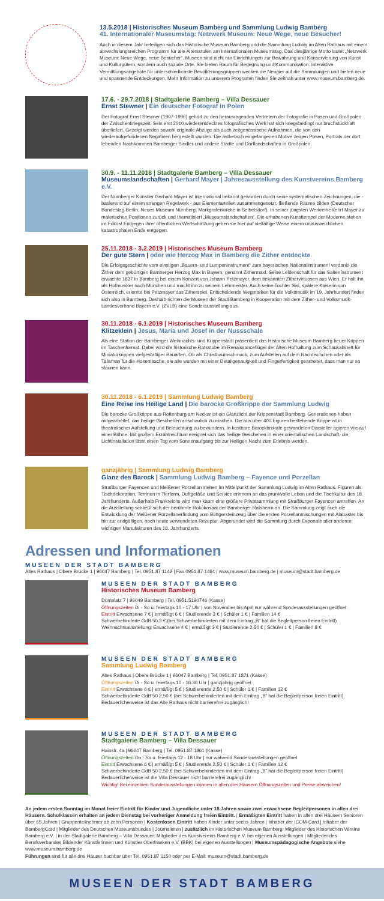13.5.2018 | Historisches Museum Bamberg und Sammlung Ludwig Bamberg
41. Internationaler Museumstag: Netzwerk Museum: Neue Wege, neue Besucher!
Auch in diesem Jahr beteiligen sich das Historische Museum Bamberg und die Sammlung Ludwig im Alten Rathaus mit einem abwechslungsreichen Programm für alle Altersstufen am Internationalen Museumstag. Das diesjährige Motto lautet „Netzwerk Museum: Neue Wege, neue Besucher“. Museen sind nicht nur Einrichtungen zur Bewahrung und Konservierung von Kunst und Kulturgütern, sondern auch soziale Orte. Sie bieten Raum für Begegnung und Kommunikation. Interaktive Vermittlungsangebote für unterschiedlichste Bevölkerungsgruppen wecken die Neugier auf die Sammlungen und bieten neue und spannende Entdeckungen. Mehr Information zu unserem Programm finden Sie zeitnah unter www.museum.bamberg.de.
17.6. - 29.7.2018 | Stadtgalerie Bamberg – Villa Dessauer
Ernst Stewner | Ein deutscher Fotograf in Polen
Der Fotograf Ernst Stewner (1907-1996) gehört zu den herausragenden Vertretern der Fotografie in Posen und Großpolen der Zwischenkriegszeit. Sein erst 2010 wiederentdecktes fotografisches Werk hat sich kriegsbedingt nur bruchstückhaft überliefert. Gezeigt werden sowohl originale Abzüge als auch zeitgenössische Aufnahmen, die von den wiederaufgefundenen Negativen hergestellt wurden. Die ästhetisch eingefangenen Motive zeigen Posen, Porträts der dort lebenden Nachkommen Bamberger Siedler und andere Städte und Dorflandschaften in Großpolen.
30.9. - 11.11.2018 | Stadtgalerie Bamberg – Villa Dessauer
Museumslandschaften | Gerhard Mayer | Jahresausstellung des Kunstvereins Bamberg e.V.
Der Nürnberger Künstler Gerhard Mayer ist international bekannt geworden durch seine systematischen Zeichnungen, die - basierend auf einem strengen Regelwerk - aus Elementarteilen zusammengesetzt, fließende Räume bilden (Deutscher Bundestag Berlin, Neues Museum Nürnberg, Markgrafenkirche in Seibelsdorf). In seiner jüngsten Werkreihe kehrt Mayer zu malerischen Positionen zurück und thematisiert „Museumslandschaften“. Die erhabenen Kunsttempel der Moderne stehen im Fokus! Entgegen ihrer öffentlichen Wertschätzung gehen sie hier auf vielfältige Weise einem unausweichlichen katastrophalen Ende entgegen.
25.11.2018 - 3.2.2019 | Historisches Museum Bamberg
Der gute Stern | oder wie Herzog Max in Bamberg die Zither entdeckte
Die Erfolgsgeschichte vom einstigen „Bauern- und Lumpeninstrument“ zum bayerischen Nationalinstrument verdankt die Zither dem gebürtigen Bamberger Herzog Max in Bayern, genannt Zithermaxl. Seine Leidenschaft für das Saiteninstrument erwachte 1837 in Bamberg bei einem Konzert von Johann Petzmayer, dem bekannten Zithervirtuosen aus Wien. Er holt ihn als Hofmusiker nach München und macht ihn zu seinem Lehrmeister. Auch seine Tochter Sisi, spätere Kaiserin von Österreich, erlernte bei Petzmayer das Zitherspiel. Entscheidende Wegmarken für die Volksmusik im 19. Jahrhundert finden sich also in Bamberg. Deshalb richten die Museen der Stadt Bamberg in Kooperation mit dem Zither- und Volksmusik-Landesverband Bayern e.V. (ZVLB) eine Sonderausstellung aus.
30.11.2018 - 6.1.2019 | Historisches Museum Bamberg
Klitzeklein | Jesus, Maria und Josef in der Nussschale
Als eine Station der Bamberger Weihnachts- und Krippenstadt präsentiert das Historische Museum Bamberg heuer Krippen im Taschenformat. Dabei wird die historische Ratsstube im Renaissanceflügel der Alten Hofhaltung zum Schaukabinett für Miniaturkrippen vielgestaltiger Bauarten. Ob als Christbaumschmuck, zum Aufstellen auf dem Nachtischchen oder als Talisman für die Hosentasche, sie alle wurden mit einer Detailgenauigkeit und Fingerfertigkeit gearbeitet, dass man nur so staunen kann.
30.11.2018 - 6.1.2019 | Sammlung Ludwig Bamberg
Eine Reise ins Heilige Land | Die barocke Großkrippe der Sammlung Ludwig
Die barocke Großkrippe aus Rottenburg am Neckar ist ein Glanzlicht der Krippenstadt Bamberg. Generationen haben mitgearbeitet, das heilige Geschehen anschaulich zu machen. Die aus über 400 Figuren bestehende Krippe ist in theatralischer Aufstellung und Beleuchtung zu bewundern. In kostbare Barockbrokate gewandeten Darsteller agieren wie auf einer Bühne. Mit großem Erzählreichtum ereignet sich das heilige Geschehen in einer orientalischen Landschaft, die Lichtinstallation lässt einen Tag vom Sonnenaufgang bis zur Heiligen Nacht zum Erlebnis werden.
ganzjährig | Sammlung Ludwig Bamberg
Glanz des Barock | Sammlung Ludwig Bamberg – Fayence und Porzellan
Straßburger Fayencen und Meißener Porzellan stehen im Mittelpunkt der Sammlung Ludwig im Alten Rathaus. Figuren als Tischdekoration, Terrinen in Tierform, Duftgefäße und Service erinnern an das prunkvolle Leben und die Tischkultur des 18. Jahrhunderts. Außerhalb Frankreichs wird man kaum eine größere Privatsammlung mit Straßburger Fayencen antreffen. An die Ausstellung schließt sich der berühmte Rokokosaal der Bamberger Ratsherrn an. Die Sammlung zeigt auch die Entwicklung der Meißener Porzellanerfindung vom Böttgersteinzeug über die ersten Porzellanmischungen mit Alabaster bis hin zur endgültigen, noch heute verwendeten Rezeptur. Abgerundet wird die Sammlung durch Exponate aller anderen wichtigen Manufakturen des 18. Jahrhunderts.
Adressen und Informationen
MUSEEN DER STADT BAMBERG
Altes Rathaus | Obere Brücke 1 | 96047 Bamberg | Tel. 0951.87 1142 | Fax 0951.87 1464 | www.museum.bamberg.de | museum@stadt.bamberg.de
MUSEEN DER STADT BAMBERG
Historisches Museum Bamberg
Domplatz 7 | 96049 Bamberg | Tel. 0951.5190746 (Kasse)
Öffnungszeiten Di - So u. feiertags 10 - 17 Uhr | von November bis April nur während Sonderausstellungen geöffnet
Eintritt Erwachsene 7 € | ermäßigt 6 € | Studierende 3 € | Schüler 1 € | Familien 14 €
Schwerbehinderte GdB 50 3 € (bei Schwerbehinderten mit dem Eintrag „B“ hat die Begleitperson freien Eintritt)
Weihnachtsausstellung: Erwachsene 4 € | ermäßigt 3 € | Studierende 2,50 € | Schüler 1 € | Familien 8 €
MUSEEN DER STADT BAMBERG
Sammlung Ludwig Bamberg
Altes Rathaus | Obere Brücke 1 | 96047 Bamberg | Tel. 0951.87 1871 (Kasse)
Öffnungszeiten Di - So u. feiertags 10 - 16.30 Uhr | ganzjährig geöffnet
Eintritt Erwachsene 6 € | ermäßigt 5 € | Studierende 2,50 € | Schüler 1 € | Familien 12 €
Schwerbehinderte GdB 50 2,50 € (bei Schwerbehinderten mit dem Eintrag „B“ hat die Begleitperson freien Eintritt)
Bedauerlicherweise ist das Alte Rathaus nicht barrierefrei zugänglich!
MUSEEN DER STADT BAMBERG
Stadtgalerie Bamberg – Villa Dessauer
Hainstr. 4a | 96047 Bamberg | Tel. 0951.87 1861 (Kasse)
Öffnungszeiten Do - So u. feiertags 12 - 18 Uhr | nur während Sonderausstellungen geöffnet
Eintritt Erwachsene 6 € | ermäßigt 5 € | Studierende 2,50 € | Schüler 1 € | Familien 12 €
Schwerbehinderte GdB 50 2,50 € (bei Schwerbehinderten mit dem Eintrag „B“ hat die Begleitperson freien Eintritt)
Bedauerlicherweise ist die Villa Dessauer nicht barrierefrei zugänglich!
Wichtig! Bei einzelnen Sonderausstellungen können in allen drei Häusern Öffnungszeiten und Preise abweichen!
An jedem ersten Sonntag im Monat freier Eintritt für Kinder und Jugendliche unter 18 Jahren sowie zwei erwachsene Begleitpersonen in allen drei Häusern. Schulklassen erhalten an jedem Dienstag bei vorheriger Anmeldung freien Eintritt. | Ermäßigten Eintritt haben in allen drei Häusern Senioren über 65 Jahren | Gruppenteilnehmer ab zehn Personen | Kostenlosen Eintritt haben Kinder unter sechs Jahren | Inhaber der ICOM-Card | Inhaber der BambergCard | Mitglieder des Deutschen Museumsbundes | Journalisten | zusätzlich im Historischen Museum Bamberg: Mitglieder des Historischen Vereins Bamberg e.V. | in der Stadtgalerie Bamberg – Villa Dessauer: Mitglieder des Kunstvereins Bamberg e.V. bei eigenen Ausstellungen | Mitglieder des Berufsverbandes Bildender Künstlerinnen und Künstler Oberfranken e.V. (BBK) bei eigenen Ausstellungen | Museumspädagogische Angebote siehe www.museum.bamberg.de
Führungen sind für alle drei Häuser buchbar über Tel. 0951.87 1150 oder per E-Mail: museum@stadt.bamberg.de
MUSEEN DER STADT BAMBERG